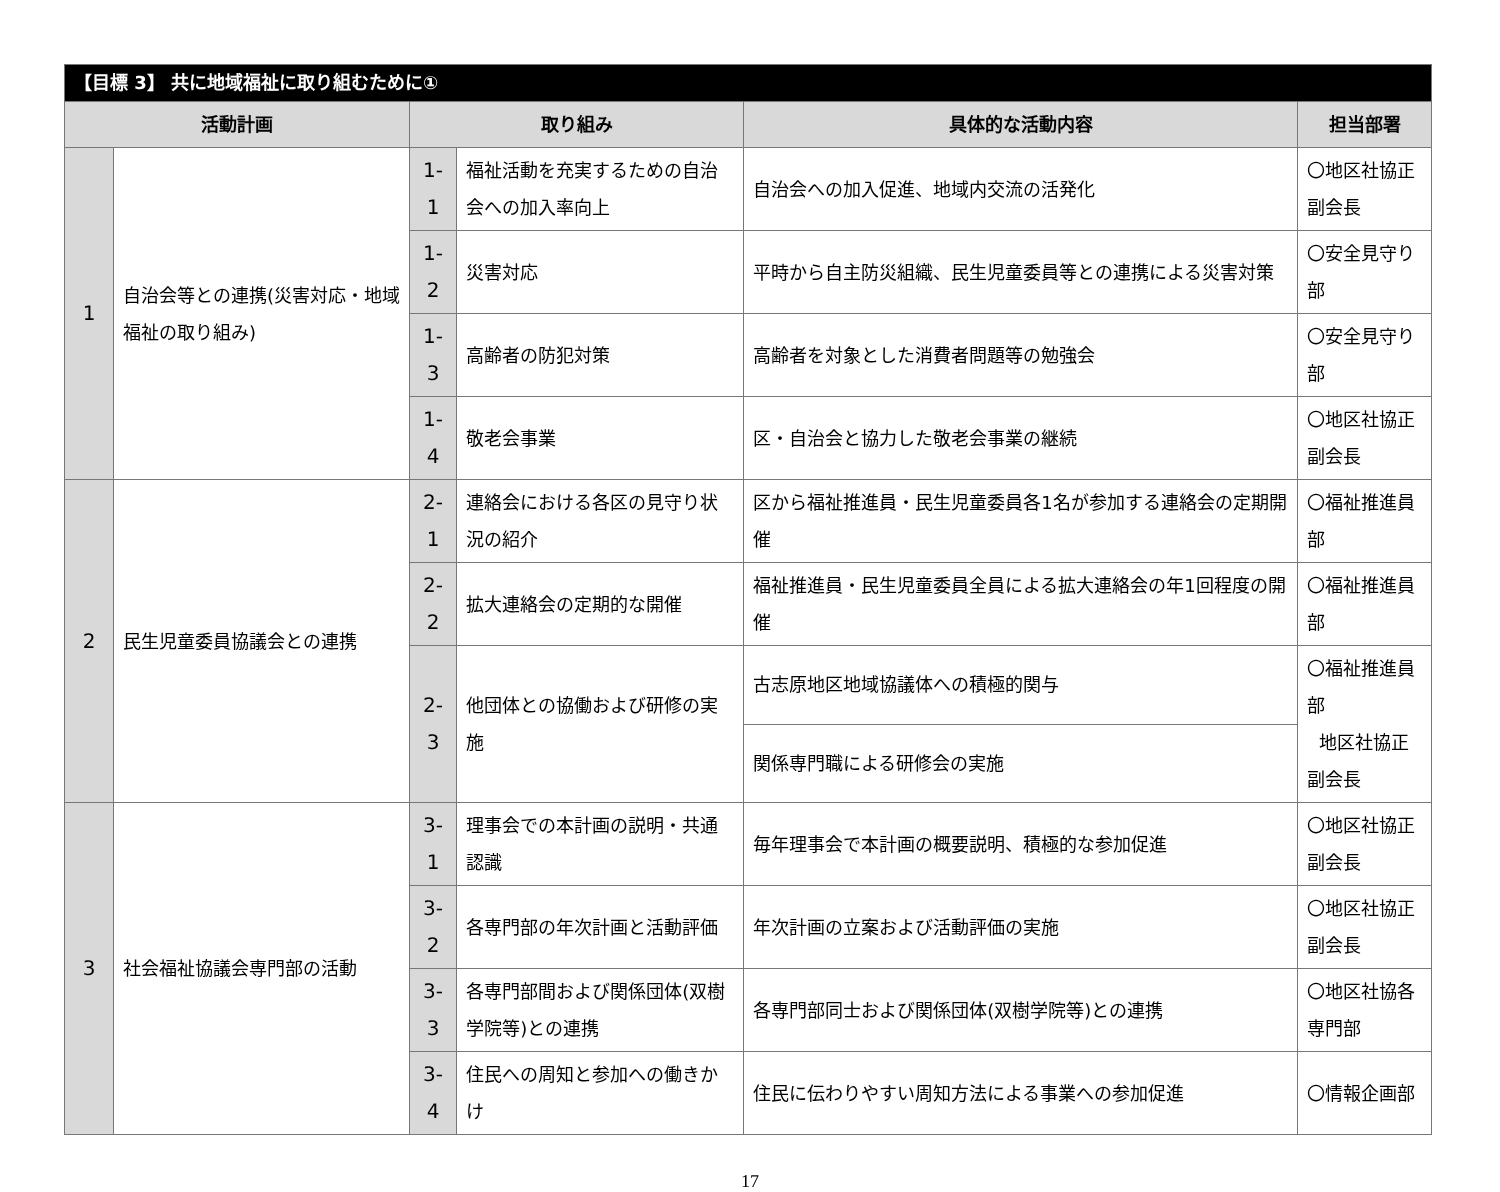| 【目標 3】 共に地域福祉に取り組むために① | | | | | |
| 活動計画 | | 取り組み | | 具体的な活動内容 | 担当部署 |
| 1 | 自治会等との連携(災害対応・地域福祉の取り組み) | 1-1 | 福祉活動を充実するための自治会への加入率向上 | 自治会への加入促進、地域内交流の活発化 | 〇地区社協正副会長 |
| | | 1-2 | 災害対応 | 平時から自主防災組織、民生児童委員等との連携による災害対策 | 〇安全見守り部 |
| | | 1-3 | 高齢者の防犯対策 | 高齢者を対象とした消費者問題等の勉強会 | 〇安全見守り部 |
| | | 1-4 | 敬老会事業 | 区・自治会と協力した敬老会事業の継続 | 〇地区社協正副会長 |
| 2 | 民生児童委員協議会との連携 | 2-1 | 連絡会における各区の見守り状況の紹介 | 区から福祉推進員・民生児童委員各1名が参加する連絡会の定期開催 | 〇福祉推進員部 |
| | | 2-2 | 拡大連絡会の定期的な開催 | 福祉推進員・民生児童委員全員による拡大連絡会の年1回程度の開催 | 〇福祉推進員部 |
| | | 2-3 | 他団体との協働および研修の実施 | 古志原地区地域協議体への積極的関与 | 〇福祉推進員部 地区社協正副会長 |
| | | | | 関係専門職による研修会の実施 | |
| 3 | 社会福祉協議会専門部の活動 | 3-1 | 理事会での本計画の説明・共通認識 | 毎年理事会で本計画の概要説明、積極的な参加促進 | 〇地区社協正副会長 |
| | | 3-2 | 各専門部の年次計画と活動評価 | 年次計画の立案および活動評価の実施 | 〇地区社協正副会長 |
| | | 3-3 | 各専門部間および関係団体(双樹学院等)との連携 | 各専門部同士および関係団体(双樹学院等)との連携 | 〇地区社協各専門部 |
| | | 3-4 | 住民への周知と参加への働きかけ | 住民に伝わりやすい周知方法による事業への参加促進 | 〇情報企画部 |
17